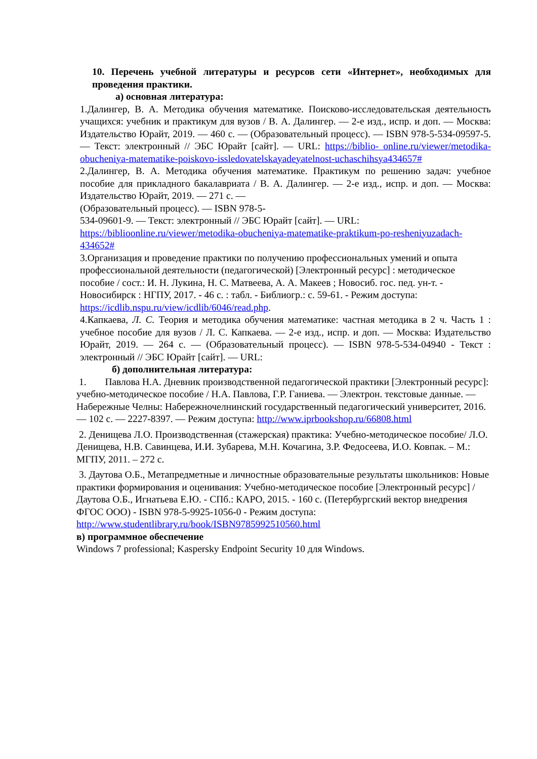10. Перечень учебной литературы и ресурсов сети «Интернет», необходимых для проведения практики.
а) основная литература:
1.Далингер, В. А. Методика обучения математике. Поисково-исследовательская деятельность учащихся: учебник и практикум для вузов / В. А. Далингер. — 2-е изд., испр. и доп. — Москва: Издательство Юрайт, 2019. — 460 с. — (Образовательный процесс). — ISBN 978-5-534-09597-5. — Текст: электронный // ЭБС Юрайт [сайт]. — URL: https://biblio- online.ru/viewer/metodika-obucheniya-matematike-poiskovo-issledovatelskayadeyatelnost-uchaschihsya434657#
2.Далингер, В. А. Методика обучения математике. Практикум по решению задач: учебное пособие для прикладного бакалавриата / В. А. Далингер. — 2-е изд., испр. и доп. — Москва: Издательство Юрайт, 2019. — 271 с. —
(Образовательный процесс). — ISBN 978-5-
534-09601-9. — Текст: электронный // ЭБС Юрайт [сайт]. — URL:
https://biblioonline.ru/viewer/metodika-obucheniya-matematike-praktikum-po-resheniyuzadach-434652#
3.Организация и проведение практики по получению профессиональных умений и опыта профессиональной деятельности (педагогической) [Электронный ресурс] : методическое пособие / сост.: И. Н. Лукина, Н. С. Матвеева, А. А. Макеев ; Новосиб. гос. пед. ун-т. - Новосибирск : НГПУ, 2017. - 46 с. : табл. - Библиогр.: с. 59-61. - Режим доступа: https://icdlib.nspu.ru/view/icdlib/6046/read.php.
4.Капкаева, Л. С. Теория и методика обучения математике: частная методика в 2 ч. Часть 1 : учебное пособие для вузов / Л. С. Капкаева. — 2-е изд., испр. и доп. — Москва: Издательство Юрайт, 2019. — 264 с. — (Образовательный процесс). — ISBN 978-5-534-04940 - Текст : электронный // ЭБС Юрайт [сайт]. — URL:
б) дополнительная литература:
1. Павлова Н.А. Дневник производственной педагогической практики [Электронный ресурс]: учебно-методическое пособие / Н.А. Павлова, Г.Р. Ганиева. — Электрон. текстовые данные. — Набережные Челны: Набережночелнинский государственный педагогический университет, 2016. — 102 с. — 2227-8397. — Режим доступа: http://www.iprbookshop.ru/66808.html
2. Денищева Л.О. Производственная (стажерская) практика: Учебно-методическое пособие/ Л.О. Денищева, Н.В. Савинцева, И.И. Зубарева, М.Н. Кочагина, З.Р. Федосеева, И.О. Ковпак. – М.: МГПУ, 2011. – 272 с.
3. Даутова О.Б., Метапредметные и личностные образовательные результаты школьников: Новые практики формирования и оценивания: Учебно-методическое пособие [Электронный ресурс] / Даутова О.Б., Игнатьева Е.Ю. - СПб.: КАРО, 2015. - 160 с. (Петербургский вектор внедрения ФГОС ООО) - ISBN 978-5-9925-1056-0 - Режим доступа:
http://www.studentlibrary.ru/book/ISBN9785992510560.html
в) программное обеспечение
Windows 7 professional; Kaspersky Endpoint Security 10 для Windows.